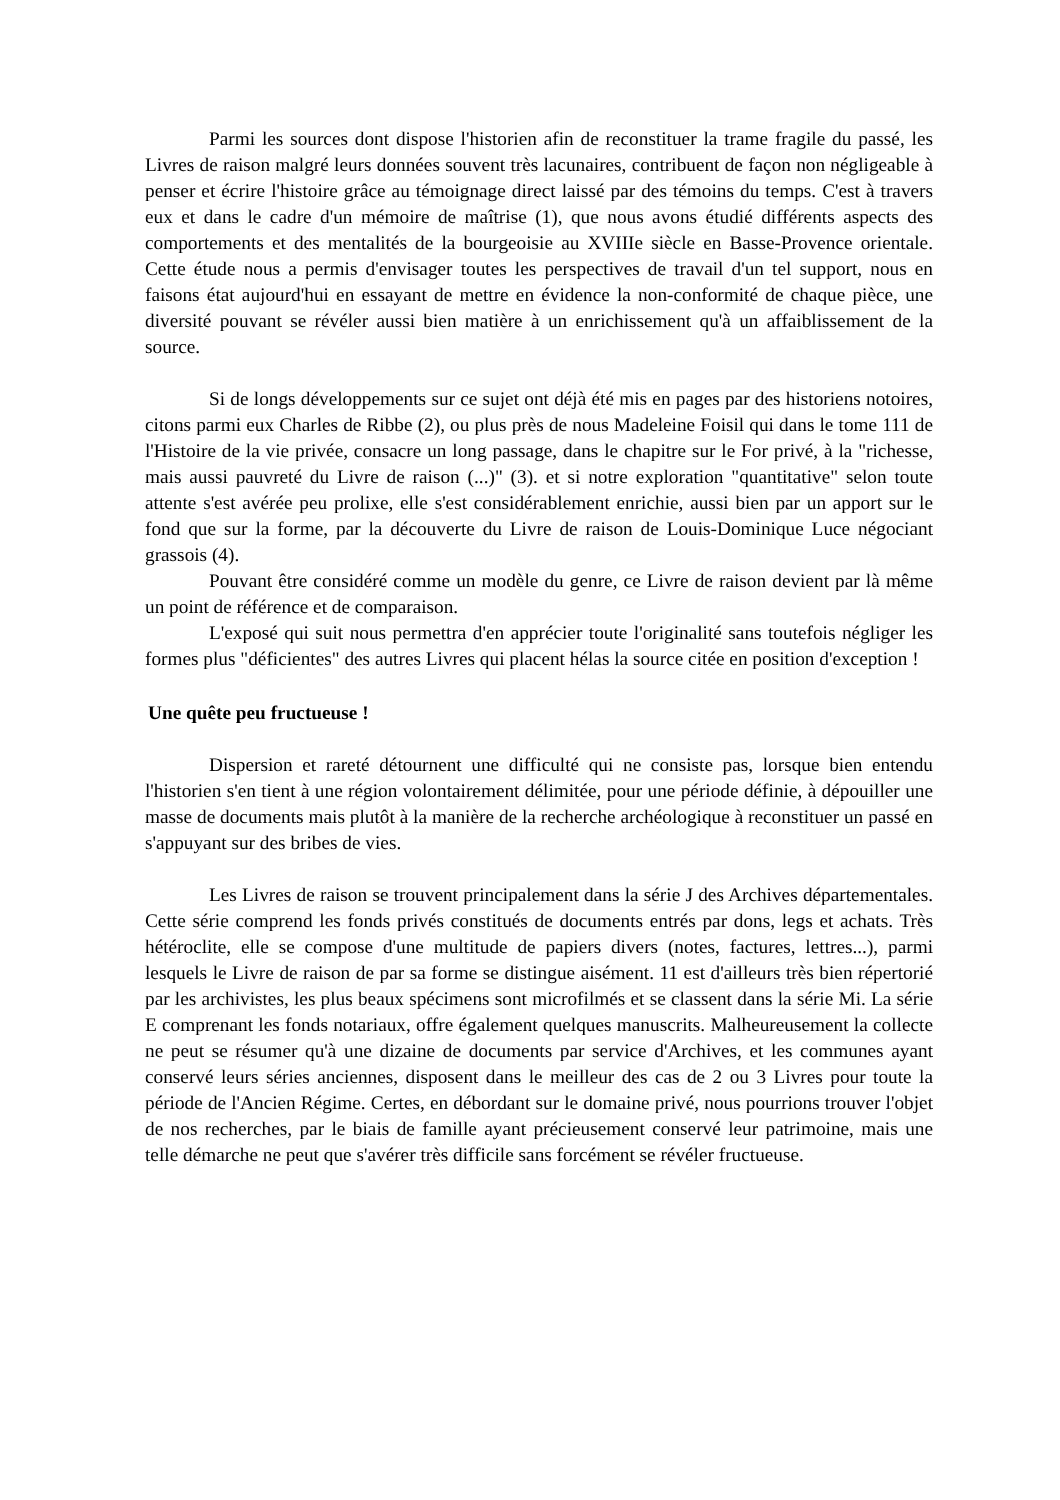Parmi les sources dont dispose l'historien afin de reconstituer la trame fragile du passé, les Livres de raison malgré leurs données souvent très lacunaires, contribuent de façon non négligeable à penser et écrire l'histoire grâce au témoignage direct laissé par des témoins du temps. C'est à travers eux et dans le cadre d'un mémoire de maîtrise (1), que nous avons étudié différents aspects des comportements et des mentalités de la bourgeoisie au XVIIIe siècle en Basse-Provence orientale. Cette étude nous a permis d'envisager toutes les perspectives de travail d'un tel support, nous en faisons état aujourd'hui en essayant de mettre en évidence la non-conformité de chaque pièce, une diversité pouvant se révéler aussi bien matière à un enrichissement qu'à un affaiblissement de la source.
Si de longs développements sur ce sujet ont déjà été mis en pages par des historiens notoires, citons parmi eux Charles de Ribbe (2), ou plus près de nous Madeleine Foisil qui dans le tome 111 de l'Histoire de la vie privée, consacre un long passage, dans le chapitre sur le For privé, à la "richesse, mais aussi pauvreté du Livre de raison (...)" (3). et si notre exploration "quantitative" selon toute attente s'est avérée peu prolixe, elle s'est considérablement enrichie, aussi bien par un apport sur le fond que sur la forme, par la découverte du Livre de raison de Louis-Dominique Luce négociant grassois (4).
Pouvant être considéré comme un modèle du genre, ce Livre de raison devient par là même un point de référence et de comparaison.
L'exposé qui suit nous permettra d'en apprécier toute l'originalité sans toutefois négliger les formes plus "déficientes" des autres Livres qui placent hélas la source citée en position d'exception !
Une quête peu fructueuse !
Dispersion et rareté détournent une difficulté qui ne consiste pas, lorsque bien entendu l'historien s'en tient à une région volontairement délimitée, pour une période définie, à dépouiller une masse de documents mais plutôt à la manière de la recherche archéologique à reconstituer un passé en s'appuyant sur des bribes de vies.
Les Livres de raison se trouvent principalement dans la série J des Archives départementales. Cette série comprend les fonds privés constitués de documents entrés par dons, legs et achats. Très hétéroclite, elle se compose d'une multitude de papiers divers (notes, factures, lettres...), parmi lesquels le Livre de raison de par sa forme se distingue aisément. 11 est d'ailleurs très bien répertorié par les archivistes, les plus beaux spécimens sont microfilmés et se classent dans la série Mi. La série E comprenant les fonds notariaux, offre également quelques manuscrits. Malheureusement la collecte ne peut se résumer qu'à une dizaine de documents par service d'Archives, et les communes ayant conservé leurs séries anciennes, disposent dans le meilleur des cas de 2 ou 3 Livres pour toute la période de l'Ancien Régime. Certes, en débordant sur le domaine privé, nous pourrions trouver l'objet de nos recherches, par le biais de famille ayant précieusement conservé leur patrimoine, mais une telle démarche ne peut que s'avérer très difficile sans forcément se révéler fructueuse.